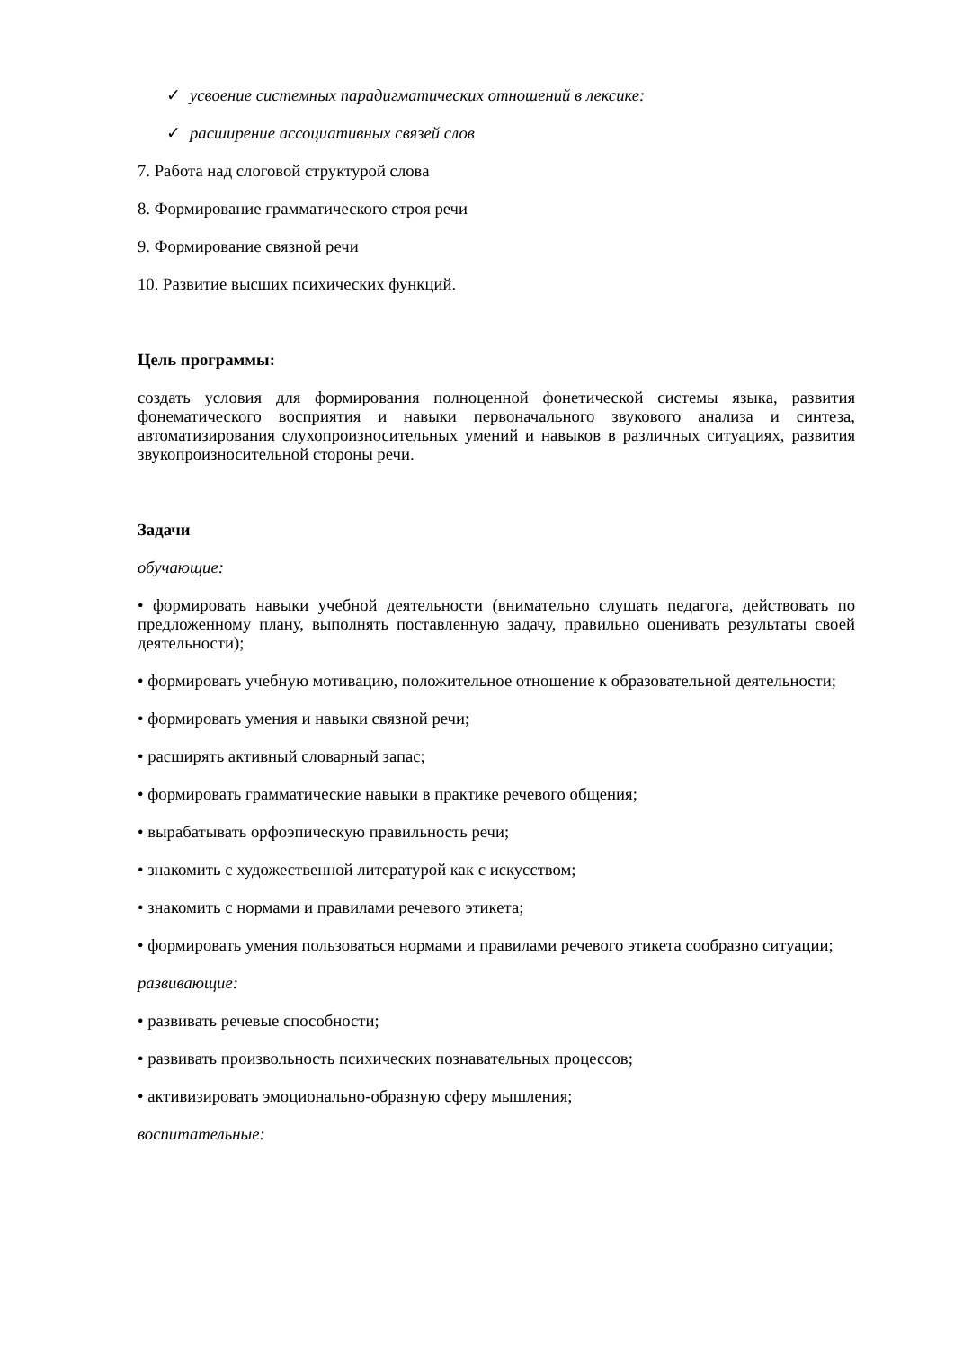✓ усвоение системных парадигматических отношений в лексике:
✓ расширение ассоциативных связей слов
7. Работа над слоговой структурой слова
8. Формирование грамматического строя речи
9. Формирование связной речи
10. Развитие высших психических функций.
Цель программы:
создать условия для формирования полноценной фонетической системы языка, развития фонематического восприятия и навыки первоначального звукового анализа и синтеза, автоматизирования слухопроизносительных умений и навыков в различных ситуациях, развития звукопроизносительной стороны речи.
Задачи
обучающие:
• формировать навыки учебной деятельности (внимательно слушать педагога, действовать по предложенному плану, выполнять поставленную задачу, правильно оценивать результаты своей деятельности);
• формировать учебную мотивацию, положительное отношение к образовательной деятельности;
• формировать умения и навыки связной речи;
• расширять активный словарный запас;
• формировать грамматические навыки в практике речевого общения;
• вырабатывать орфоэпическую правильность речи;
• знакомить с художественной литературой как с искусством;
• знакомить с нормами и правилами речевого этикета;
• формировать умения пользоваться нормами и правилами речевого этикета сообразно ситуации;
развивающие:
• развивать речевые способности;
• развивать произвольность психических познавательных процессов;
• активизировать эмоционально-образную сферу мышления;
воспитательные: